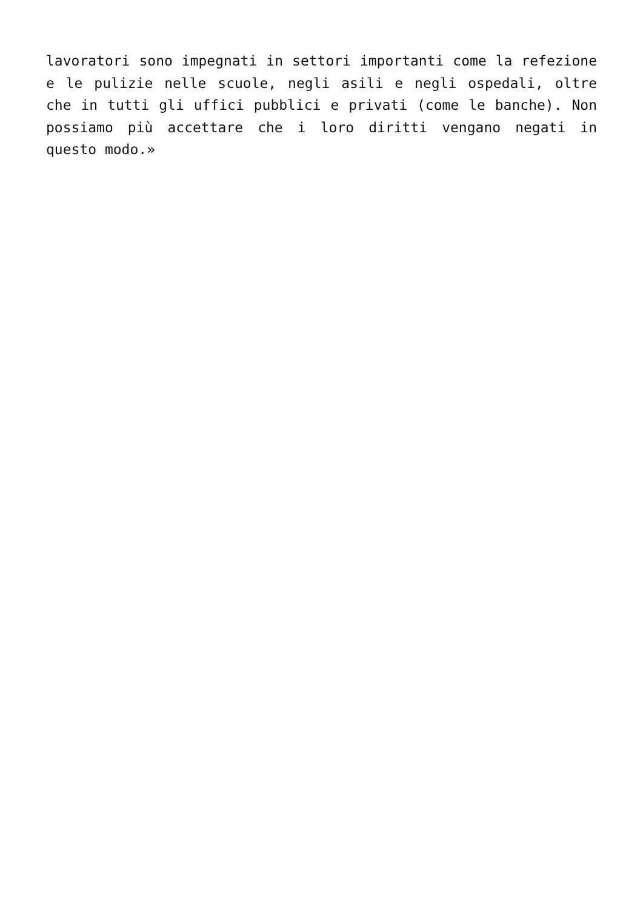lavoratori sono impegnati in settori importanti come la refezione e le pulizie nelle scuole, negli asili e negli ospedali, oltre che in tutti gli uffici pubblici e privati (come le banche). Non possiamo più accettare che i loro diritti vengano negati in questo modo.»